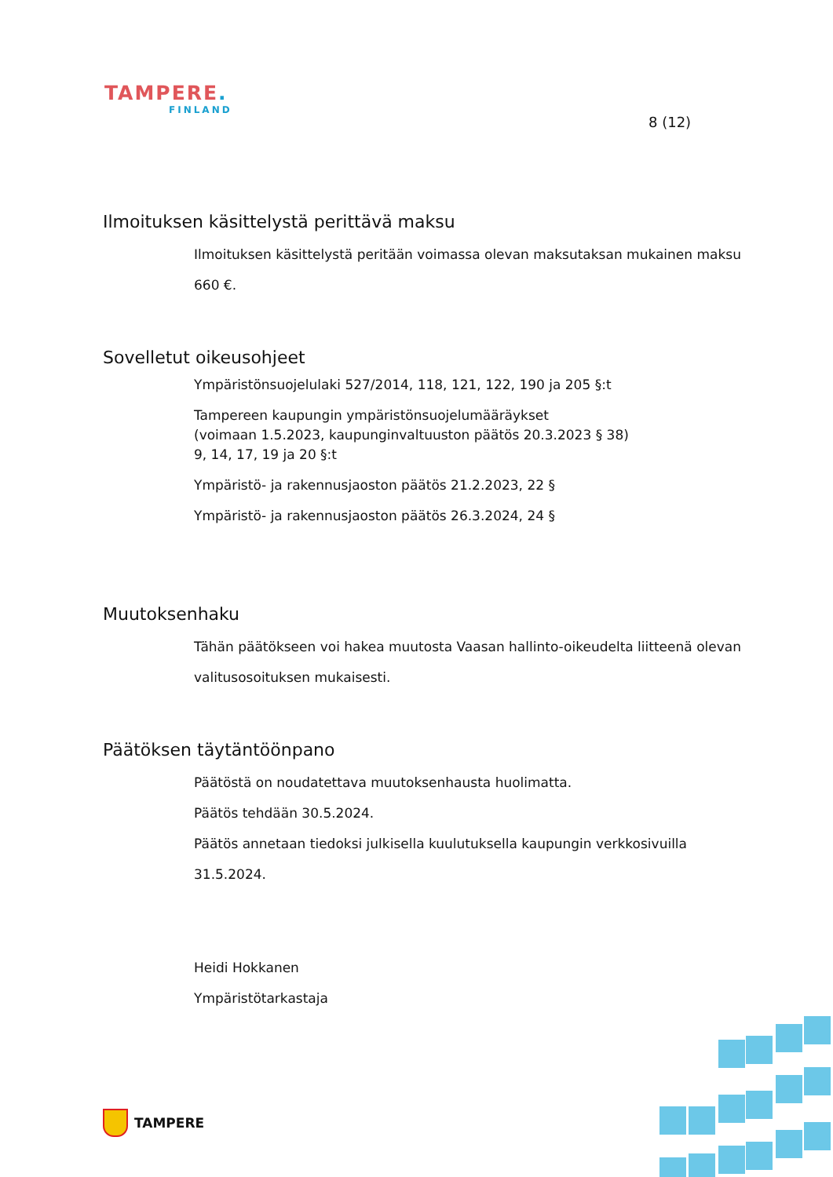TAMPERE.
FINLAND
8 (12)
Ilmoituksen käsittelystä perittävä maksu
Ilmoituksen käsittelystä peritään voimassa olevan maksutaksan mukainen maksu 660 €.
Sovelletut oikeusohjeet
Ympäristönsuojelulaki 527/2014, 118, 121, 122, 190 ja 205 §:t
Tampereen kaupungin ympäristönsuojelumääräykset
(voimaan 1.5.2023, kaupunginvaltuuston päätös 20.3.2023 § 38)
9, 14, 17, 19 ja 20 §:t
Ympäristö- ja rakennusjaoston päätös 21.2.2023, 22 §
Ympäristö- ja rakennusjaoston päätös 26.3.2024, 24 §
Muutoksenhaku
Tähän päätökseen voi hakea muutosta Vaasan hallinto-oikeudelta liitteenä olevan valitusosoituksen mukaisesti.
Päätöksen täytäntöönpano
Päätöstä on noudatettava muutoksenhausta huolimatta.
Päätös tehdään 30.5.2024.
Päätös annetaan tiedoksi julkisella kuulutuksella kaupungin verkkosivuilla 31.5.2024.
Heidi Hokkanen
Ympäristötarkastaja
TAMPERE